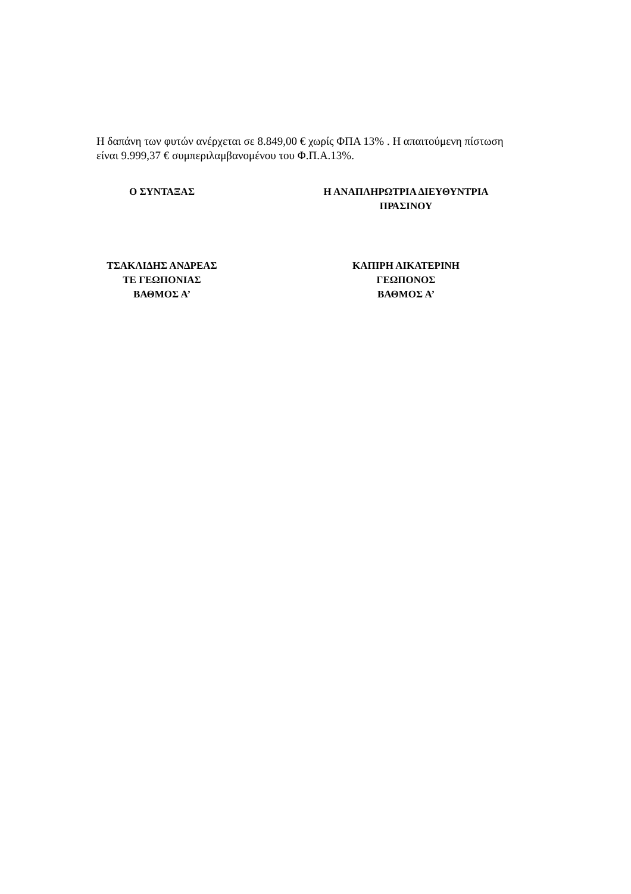Η δαπάνη των φυτών ανέρχεται σε 8.849,00 € χωρίς ΦΠΑ 13% . Η απαιτούμενη πίστωση είναι 9.999,37 € συμπεριλαμβανομένου του Φ.Π.Α.13%.
Ο ΣΥΝΤΑΞΑΣ
ΤΣΑΚΛΙΔΗΣ ΑΝΔΡΕΑΣ
ΤΕ ΓΕΩΠΟΝΙΑΣ
ΒΑΘΜΟΣ Α’
Η ΑΝΑΠΛΗΡΩΤΡΙΑ ΔΙΕΥΘΥΝΤΡΙΑ
ΠΡΑΣΙΝΟΥ
ΚΑΠΙΡΗ ΑΙΚΑΤΕΡΙΝΗ
ΓΕΩΠΟΝΟΣ
ΒΑΘΜΟΣ Α’